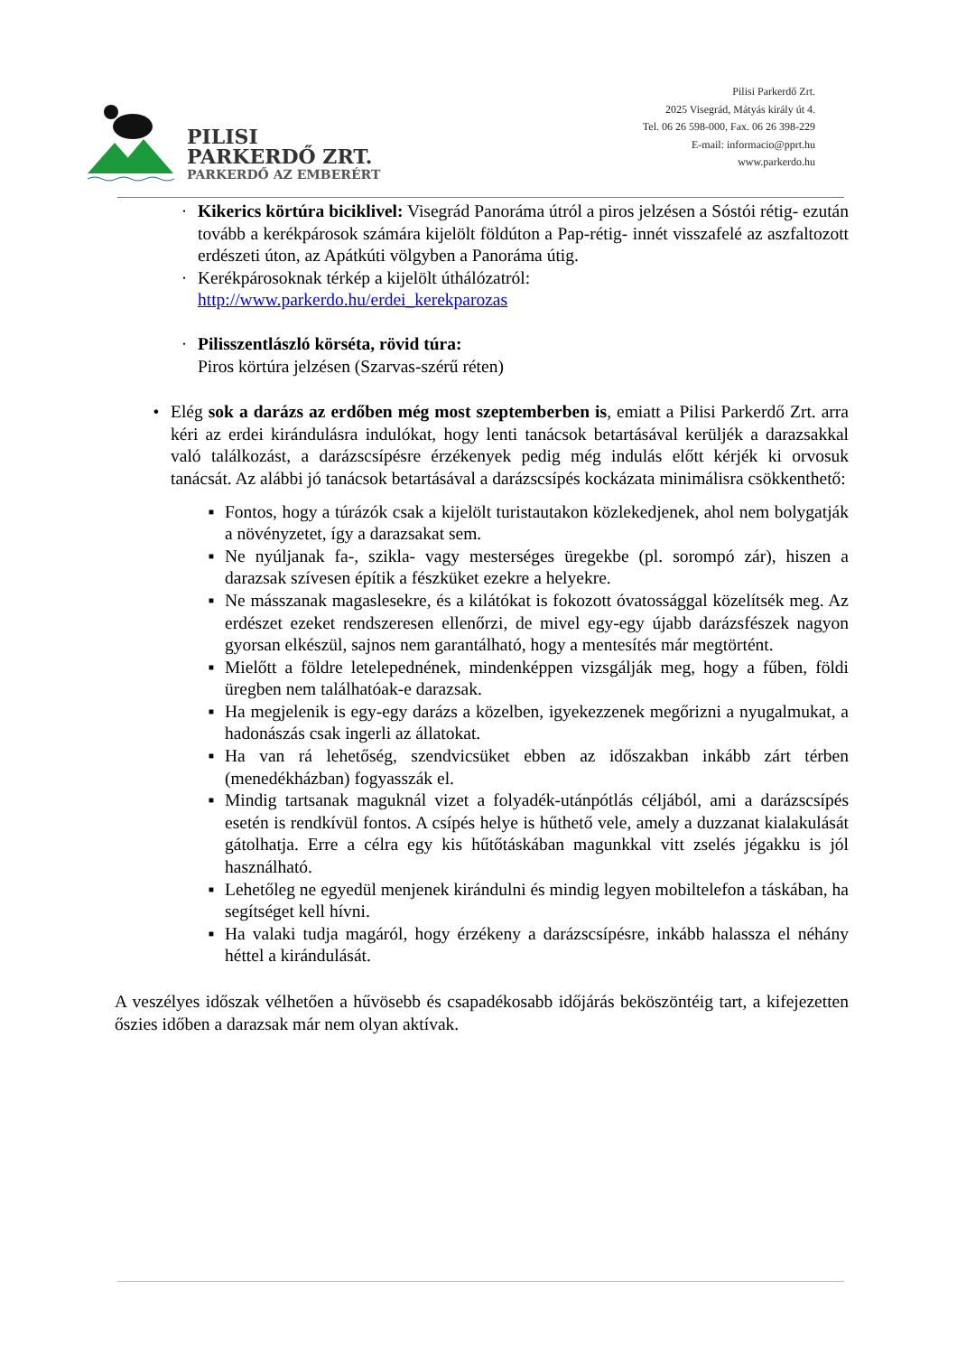PILISI
PARKERDŐ ZRT.
PARKERDŐ AZ EMBERÉRT
Pilisi Parkerdő Zrt.
2025 Visegrád, Mátyás király út 4.
Tel. 06 26 598-000, Fax. 06 26 398-229
E-mail: informacio@pprt.hu
www.parkerdo.hu
· Kikerics körtúra biciklivel: Visegrád Panoráma útról a piros jelzésen a Sóstói rétig- ezután tovább a kerékpárosok számára kijelölt földúton a Pap-rétig- innét visszafelé az aszfaltozott erdészeti úton, az Apátkúti völgyben a Panoráma útig.
· Kerékpárosoknak térkép a kijelölt úthálózatról:
http://www.parkerdo.hu/erdei_kerekparozas
· Pilisszentlászló körséta, rövid túra:
Piros körtúra jelzésen (Szarvas-szérű réten)
• Elég sok a darázs az erdőben még most szeptemberben is, emiatt a Pilisi Parkerdő Zrt. arra kéri az erdei kirándulásra indulókat, hogy lenti tanácsok betartásával kerüljék a darazsakkal való találkozást, a darázscsípésre érzékenyek pedig még indulás előtt kérjék ki orvosuk tanácsát. Az alábbi jó tanácsok betartásával a darázscsípés kockázata minimálisra csökkenthető:
▪ Fontos, hogy a túrázók csak a kijelölt turistautakon közlekedjenek, ahol nem bolygatják a növényzetet, így a darazsakat sem.
▪ Ne nyúljanak fa-, szikla- vagy mesterséges üregekbe (pl. sorompó zár), hiszen a darazsak szívesen építik a fészküket ezekre a helyekre.
▪ Ne másszanak magaslesekre, és a kilátókat is fokozott óvatossággal közelítsék meg. Az erdészet ezeket rendszeresen ellenőrzi, de mivel egy-egy újabb darázsfészek nagyon gyorsan elkészül, sajnos nem garantálható, hogy a mentesítés már megtörtént.
▪ Mielőtt a földre letelepednének, mindenképpen vizsgálják meg, hogy a fűben, földi üregben nem találhatóak-e darazsak.
▪ Ha megjelenik is egy-egy darázs a közelben, igyekezzenek megőrizni a nyugalmukat, a hadonászás csak ingerli az állatokat.
▪ Ha van rá lehetőség, szendvicsüket ebben az időszakban inkább zárt térben (menedékházban) fogyasszák el.
▪ Mindig tartsanak maguknál vizet a folyadék-utánpótlás céljából, ami a darázscsípés esetén is rendkívül fontos. A csípés helye is hűthető vele, amely a duzzanat kialakulását gátolhatja. Erre a célra egy kis hűtőtáskában magunkkal vitt zselés jégakku is jól használható.
▪ Lehetőleg ne egyedül menjenek kirándulni és mindig legyen mobiltelefon a táskában, ha segítséget kell hívni.
▪ Ha valaki tudja magáról, hogy érzékeny a darázscsípésre, inkább halassza el néhány héttel a kirándulását.
A veszélyes időszak vélhetően a hűvösebb és csapadékosabb időjárás beköszöntéig tart, a kifejezetten őszies időben a darazsak már nem olyan aktívak.